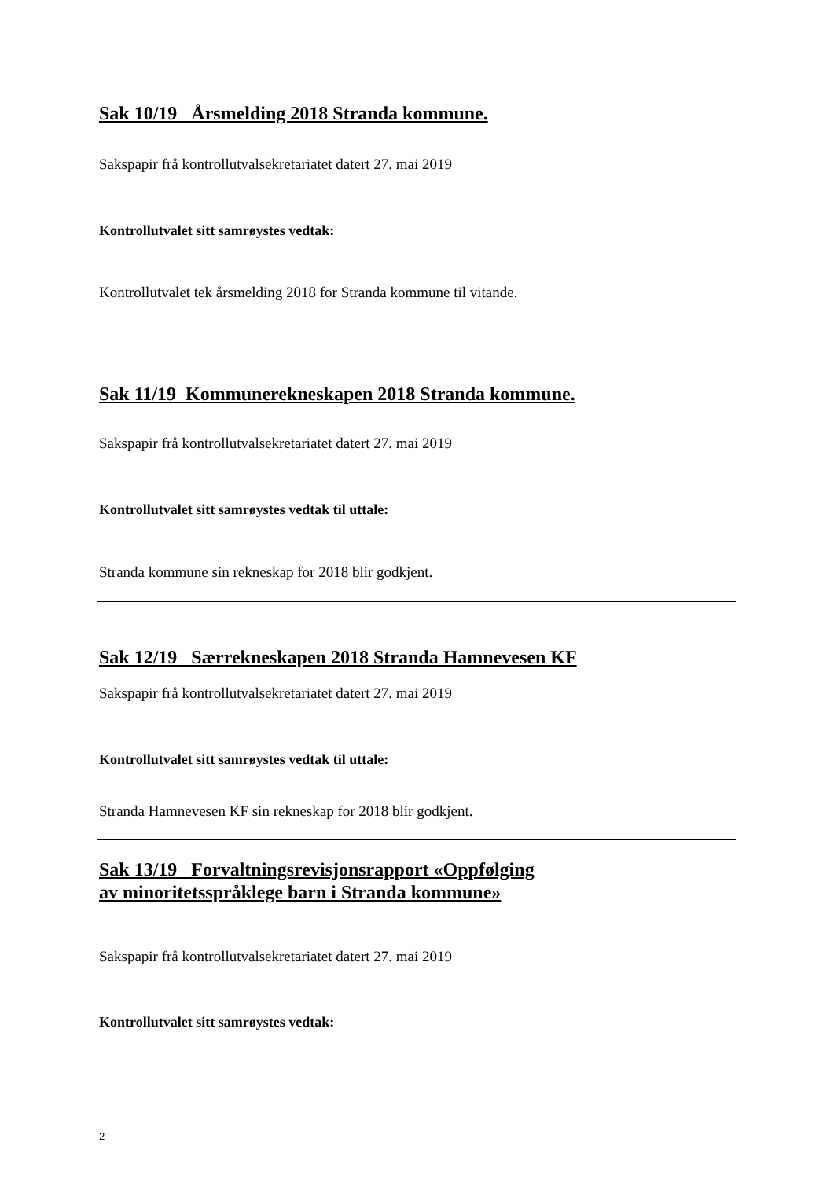Sak 10/19 Årsmelding 2018 Stranda kommune.
Sakspapir frå kontrollutvalsekretariatet datert 27. mai 2019
Kontrollutvalet sitt samrøystes vedtak:
Kontrollutvalet tek årsmelding 2018 for Stranda kommune til vitande.
Sak 11/19 Kommunerekneskapen 2018 Stranda kommune.
Sakspapir frå kontrollutvalsekretariatet datert 27. mai 2019
Kontrollutvalet sitt samrøystes vedtak til uttale:
Stranda kommune sin rekneskap for 2018 blir godkjent.
Sak 12/19 Særrekneskapen 2018 Stranda Hamnevesen KF
Sakspapir frå kontrollutvalsekretariatet datert 27. mai 2019
Kontrollutvalet sitt samrøystes vedtak til uttale:
Stranda Hamnevesen KF sin rekneskap for 2018 blir godkjent.
Sak 13/19 Forvaltningsrevisjonsrapport «Oppfølging
av minoritetsspråklege barn i Stranda kommune»
Sakspapir frå kontrollutvalsekretariatet datert 27. mai 2019
Kontrollutvalet sitt samrøystes vedtak:
2